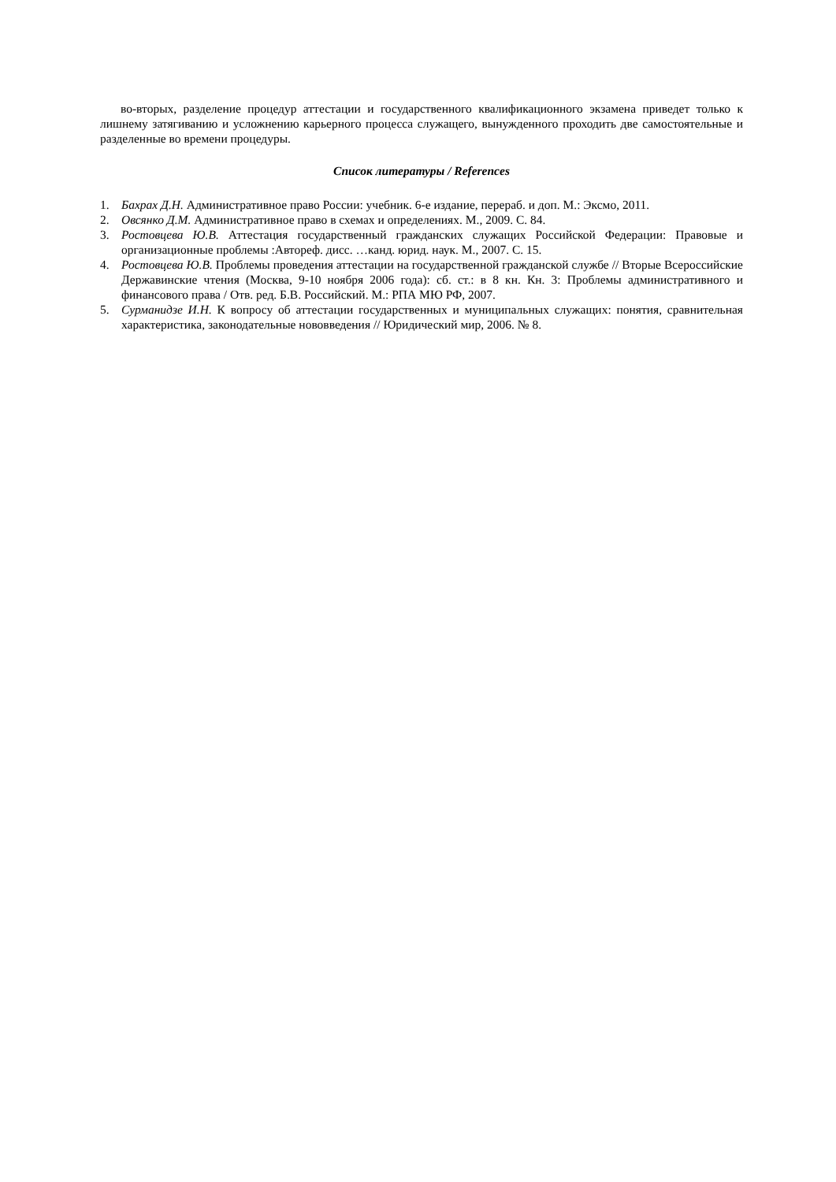во-вторых, разделение процедур аттестации и государственного квалификационного экзамена приведет только к лишнему затягиванию и усложнению карьерного процесса служащего, вынужденного проходить две самостоятельные и разделенные во времени процедуры.
Список литературы / References
1. Бахрах Д.Н. Административное право России: учебник. 6-е издание, перераб. и доп. М.: Эксмо, 2011.
2. Овсянко Д.М. Административное право в схемах и определениях. М., 2009. С. 84.
3. Ростовцева Ю.В. Аттестация государственный гражданских служащих Российской Федерации: Правовые и организационные проблемы :Автореф. дисс. …канд. юрид. наук. М., 2007. С. 15.
4. Ростовцева Ю.В. Проблемы проведения аттестации на государственной гражданской службе // Вторые Всероссийские Державинские чтения (Москва, 9-10 ноября 2006 года): сб. ст.: в 8 кн. Кн. 3: Проблемы административного и финансового права / Отв. ред. Б.В. Российский. М.: РПА МЮ РФ, 2007.
5. Сурманидзе И.Н. К вопросу об аттестации государственных и муниципальных служащих: понятия, сравнительная характеристика, законодательные нововведения // Юридический мир, 2006. № 8.